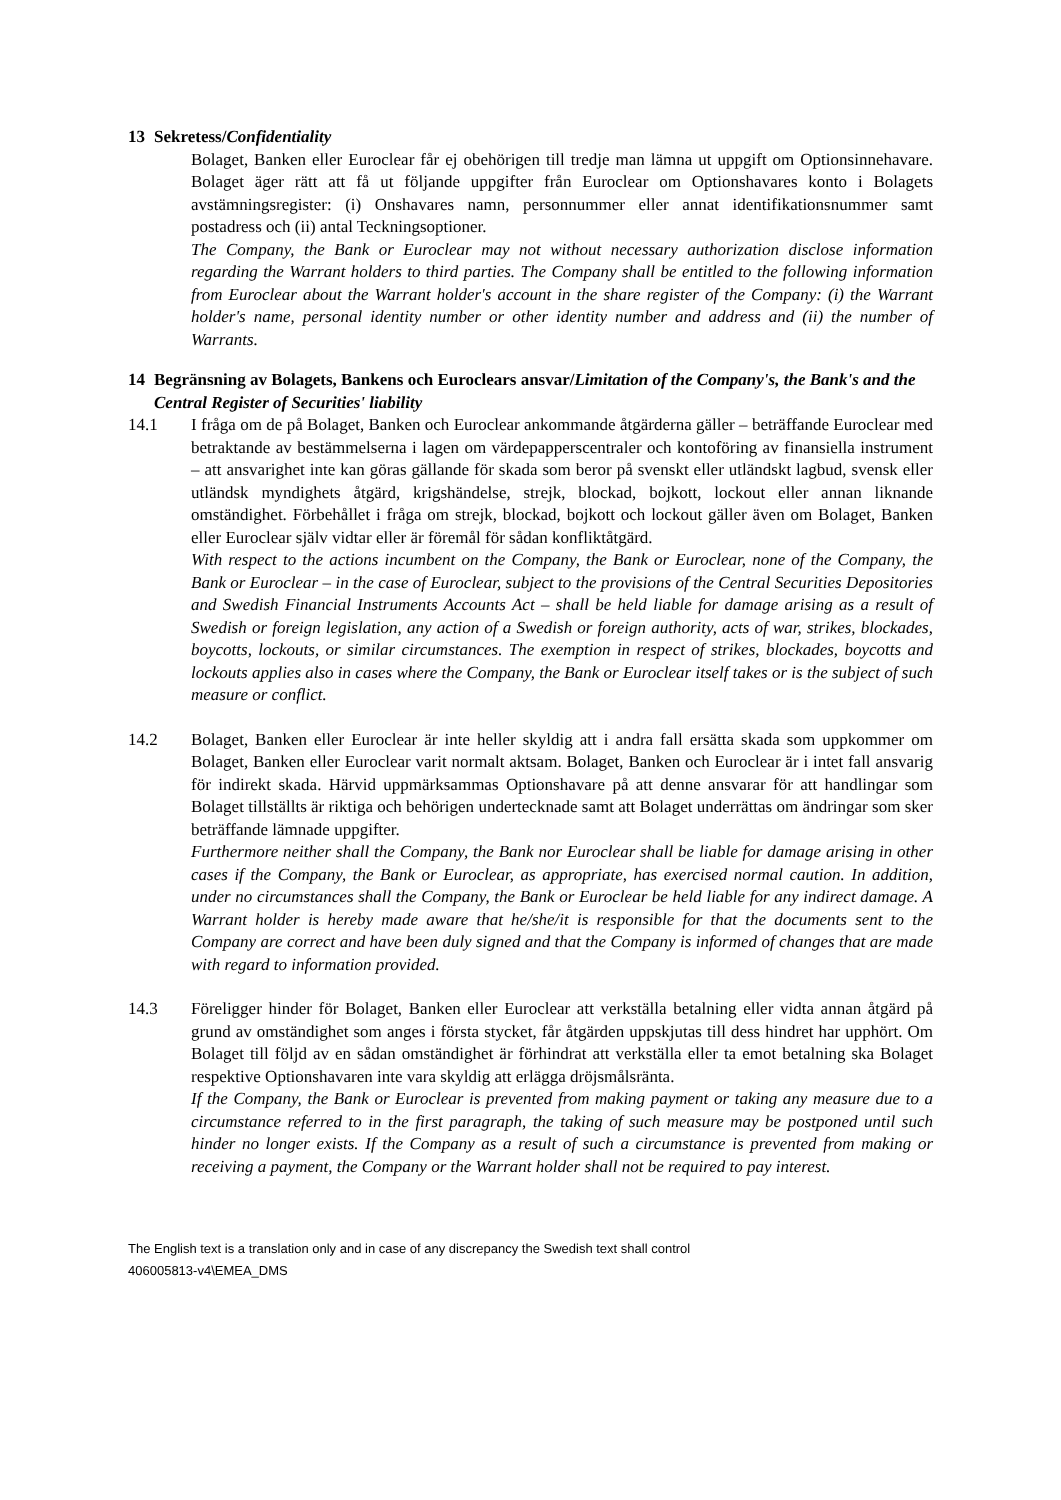13 Sekretess/Confidentiality
Bolaget, Banken eller Euroclear får ej obehörigen till tredje man lämna ut uppgift om Optionsinnehavare. Bolaget äger rätt att få ut följande uppgifter från Euroclear om Optionshavares konto i Bolagets avstämningsregister: (i) Onshavares namn, personnummer eller annat identifikationsnummer samt postadress och (ii) antal Teckningsoptioner.
The Company, the Bank or Euroclear may not without necessary authorization disclose information regarding the Warrant holders to third parties. The Company shall be entitled to the following information from Euroclear about the Warrant holder's account in the share register of the Company: (i) the Warrant holder's name, personal identity number or other identity number and address and (ii) the number of Warrants.
14 Begränsning av Bolagets, Bankens och Euroclears ansvar/Limitation of the Company's, the Bank's and the Central Register of Securities' liability
14.1 I fråga om de på Bolaget, Banken och Euroclear ankommande åtgärderna gäller – beträffande Euroclear med betraktande av bestämmelserna i lagen om värdepapperscentraler och kontoföring av finansiella instrument – att ansvarighet inte kan göras gällande för skada som beror på svenskt eller utländskt lagbud, svensk eller utländsk myndighets åtgärd, krigshändelse, strejk, blockad, bojkott, lockout eller annan liknande omständighet. Förbehållet i fråga om strejk, blockad, bojkott och lockout gäller även om Bolaget, Banken eller Euroclear själv vidtar eller är föremål för sådan konfliktåtgärd.
With respect to the actions incumbent on the Company, the Bank or Euroclear, none of the Company, the Bank or Euroclear – in the case of Euroclear, subject to the provisions of the Central Securities Depositories and Swedish Financial Instruments Accounts Act – shall be held liable for damage arising as a result of Swedish or foreign legislation, any action of a Swedish or foreign authority, acts of war, strikes, blockades, boycotts, lockouts, or similar circumstances. The exemption in respect of strikes, blockades, boycotts and lockouts applies also in cases where the Company, the Bank or Euroclear itself takes or is the subject of such measure or conflict.
14.2 Bolaget, Banken eller Euroclear är inte heller skyldig att i andra fall ersätta skada som uppkommer om Bolaget, Banken eller Euroclear varit normalt aktsam. Bolaget, Banken och Euroclear är i intet fall ansvarig för indirekt skada. Härvid uppmärksammas Optionshavare på att denne ansvarar för att handlingar som Bolaget tillställts är riktiga och behörigen undertecknade samt att Bolaget underrättas om ändringar som sker beträffande lämnade uppgifter.
Furthermore neither shall the Company, the Bank nor Euroclear shall be liable for damage arising in other cases if the Company, the Bank or Euroclear, as appropriate, has exercised normal caution. In addition, under no circumstances shall the Company, the Bank or Euroclear be held liable for any indirect damage. A Warrant holder is hereby made aware that he/she/it is responsible for that the documents sent to the Company are correct and have been duly signed and that the Company is informed of changes that are made with regard to information provided.
14.3 Föreligger hinder för Bolaget, Banken eller Euroclear att verkställa betalning eller vidta annan åtgärd på grund av omständighet som anges i första stycket, får åtgärden uppskjutas till dess hindret har upphört. Om Bolaget till följd av en sådan omständighet är förhindrat att verkställa eller ta emot betalning ska Bolaget respektive Optionshavaren inte vara skyldig att erlägga dröjsmålsränta.
If the Company, the Bank or Euroclear is prevented from making payment or taking any measure due to a circumstance referred to in the first paragraph, the taking of such measure may be postponed until such hinder no longer exists. If the Company as a result of such a circumstance is prevented from making or receiving a payment, the Company or the Warrant holder shall not be required to pay interest.
The English text is a translation only and in case of any discrepancy the Swedish text shall control
406005813-v4\EMEA_DMS